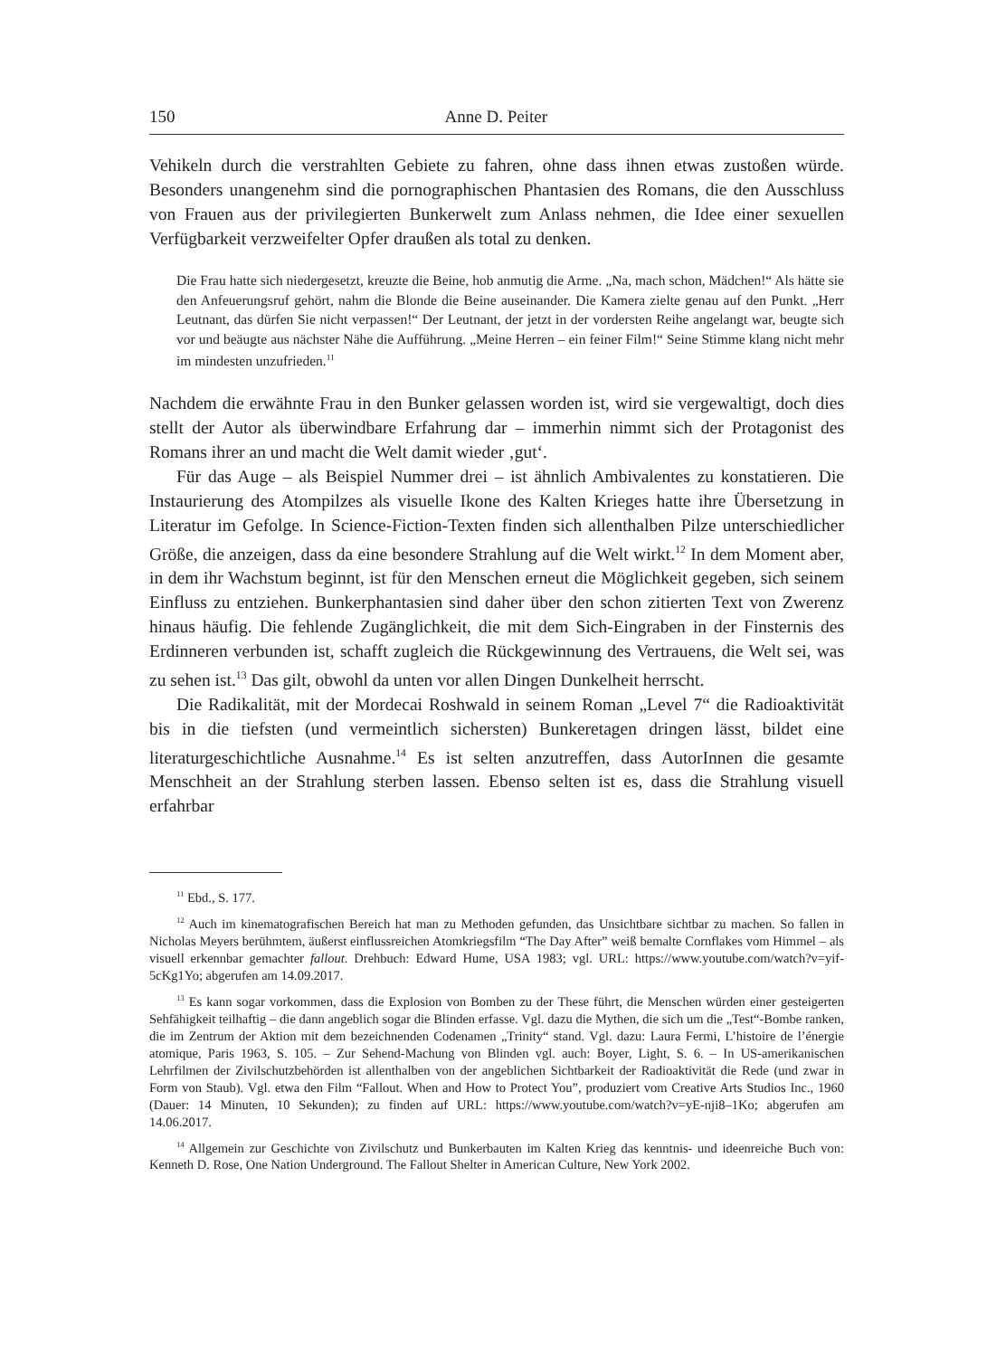150 Anne D. Peiter
Vehikeln durch die verstrahlten Gebiete zu fahren, ohne dass ihnen etwas zustoßen würde. Besonders unangenehm sind die pornographischen Phantasien des Romans, die den Ausschluss von Frauen aus der privilegierten Bunkerwelt zum Anlass nehmen, die Idee einer sexuellen Verfügbarkeit verzweifelter Opfer draußen als total zu denken.
Die Frau hatte sich niedergesetzt, kreuzte die Beine, hob anmutig die Arme. „Na, mach schon, Mädchen!“ Als hätte sie den Anfeuerungsruf gehört, nahm die Blonde die Beine auseinander. Die Kamera zielte genau auf den Punkt. „Herr Leutnant, das dürfen Sie nicht verpassen!“ Der Leutnant, der jetzt in der vordersten Reihe angelangt war, beugte sich vor und beäugte aus nächster Nähe die Aufführung. „Meine Herren – ein feiner Film!“ Seine Stimme klang nicht mehr im mindesten unzufrieden.<sup>11</sup>
Nachdem die erwähnte Frau in den Bunker gelassen worden ist, wird sie vergewaltigt, doch dies stellt der Autor als überwindbare Erfahrung dar – immerhin nimmt sich der Protagonist des Romans ihrer an und macht die Welt damit wieder ‚gut‘.
Für das Auge – als Beispiel Nummer drei – ist ähnlich Ambivalentes zu konstatieren. Die Instaurierung des Atompilzes als visuelle Ikone des Kalten Krieges hatte ihre Übersetzung in Literatur im Gefolge. In Science-Fiction-Texten finden sich allenthalben Pilze unterschiedlicher Größe, die anzeigen, dass da eine besondere Strahlung auf die Welt wirkt.<sup>12</sup> In dem Moment aber, in dem ihr Wachstum beginnt, ist für den Menschen erneut die Möglichkeit gegeben, sich seinem Einfluss zu entziehen. Bunkerphantasien sind daher über den schon zitierten Text von Zwerenz hinaus häufig. Die fehlende Zugänglichkeit, die mit dem Sich-Eingraben in der Finsternis des Erdinneren verbunden ist, schafft zugleich die Rückgewinnung des Vertrauens, die Welt sei, was zu sehen ist.<sup>13</sup> Das gilt, obwohl da unten vor allen Dingen Dunkelheit herrscht.
Die Radikalität, mit der Mordecai Roshwald in seinem Roman „Level 7“ die Radioaktivität bis in die tiefsten (und vermeintlich sichersten) Bunkeretagen dringen lässt, bildet eine literaturgeschichtliche Ausnahme.<sup>14</sup> Es ist selten anzutreffen, dass AutorInnen die gesamte Menschheit an der Strahlung sterben lassen. Ebenso selten ist es, dass die Strahlung visuell erfahrbar
<sup>11</sup> Ebd., S. 177.
<sup>12</sup> Auch im kinematografischen Bereich hat man zu Methoden gefunden, das Unsichtbare sichtbar zu machen. So fallen in Nicholas Meyers berühmtem, äußerst einflussreichen Atomkriegsfilm “The Day After” weiß bemalte Cornflakes vom Himmel – als visuell erkennbar gemachter fallout. Drehbuch: Edward Hume, USA 1983; vgl. URL: https://www.youtube.com/watch?v=yif-5cKg1Yo; abgerufen am 14.09.2017.
<sup>13</sup> Es kann sogar vorkommen, dass die Explosion von Bomben zu der These führt, die Menschen würden einer gesteigerten Sehfähigkeit teilhaftig – die dann angeblich sogar die Blinden erfasse. Vgl. dazu die Mythen, die sich um die „Test“-Bombe ranken, die im Zentrum der Aktion mit dem bezeichnenden Codenamen „Trinity“ stand. Vgl. dazu: Laura Fermi, L’histoire de l’énergie atomique, Paris 1963, S. 105. – Zur Sehend-Machung von Blinden vgl. auch: Boyer, Light, S. 6. – In US-amerikanischen Lehrfilmen der Zivilschutzbehörden ist allenthalben von der angeblichen Sichtbarkeit der Radioaktivität die Rede (und zwar in Form von Staub). Vgl. etwa den Film “Fallout. When and How to Protect You”, produziert vom Creative Arts Studios Inc., 1960 (Dauer: 14 Minuten, 10 Sekunden); zu finden auf URL: https://www.youtube.com/watch?v=yE-nji8–1Ko; abgerufen am 14.06.2017.
<sup>14</sup> Allgemein zur Geschichte von Zivilschutz und Bunkerbauten im Kalten Krieg das kenntnis- und ideenreiche Buch von: Kenneth D. Rose, One Nation Underground. The Fallout Shelter in American Culture, New York 2002.